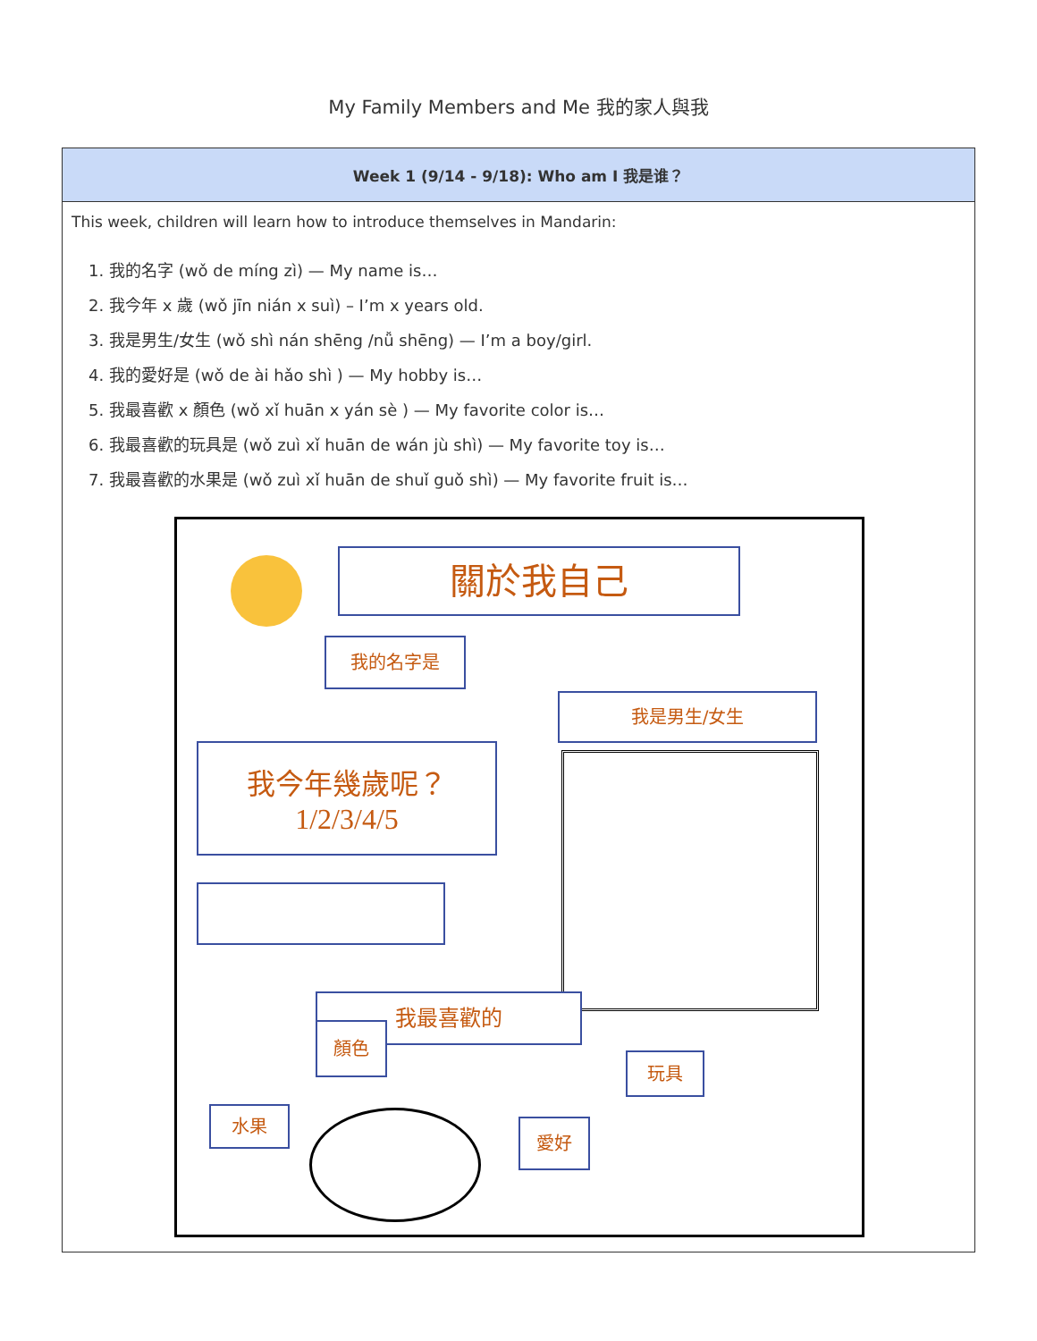My Family Members and Me 我的家人與我
| Week 1 (9/14 - 9/18): Who am I 我是谁？ |
| --- |
| This week, children will learn how to introduce themselves in Mandarin: 1. 我的名字 (wǒ de míng zì) — My name is… 2. 我今年 x 歲 (wǒ jīn nián x suì) – I’m x years old. 3. 我是男生/女生 (wǒ shì nán shēng /nǚ shēng) — I’m a boy/girl. 4. 我的愛好是 (wǒ de ài hǎo shì ) — My hobby is… 5. 我最喜歡 x 顏色 (wǒ xǐ huān x yán sè ) — My favorite color is… 6. 我最喜歡的玩具是 (wǒ zuì xǐ huān de wán jù shì) — My favorite toy is… 7. 我最喜歡的水果是 (wǒ zuì xǐ huān de shuǐ guǒ shì) — My favorite fruit is… 關於我自己 我的名字是 我是男生/女生 我今年幾歲呢？ 1/2/3/4/5 我最喜歡的 顏色 玩具 水果 愛好 |